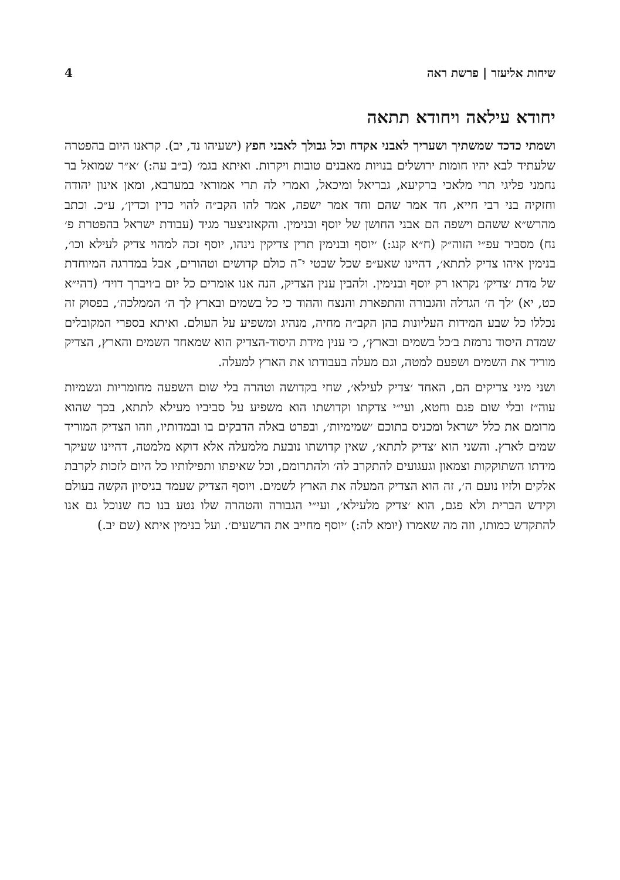שיחות אליעזר | פרשת ראה 4
יחודא עילאה ויחודא תתאה
ושמתי כדכד שמשתיך ושעריך לאבני אקדח וכל גבולך לאבני חפץ (ישעיהו נד, יב). קראנו היום בהפטרה שלעתיד לבא יהיו חומות ירושלים בנויות מאבנים טובות ויקרות. ואיתא בגמ׳ (ב״ב עה:) ׳א״ר שמואל בר נחמני פליגי תרי מלאכי ברקיעא, גבריאל ומיכאל, ואמרי לה תרי אמוראי במערבא, ומאן אינון יהודה וחזקיה בני רבי חייא, חד אמר שהם וחד אמר ישפה, אמר להו הקב״ה להוי כדין וכדין׳, ע״כ. וכתב מהרש״א ששהם וישפה הם אבני החושן של יוסף ובנימין. והקאזניצער מגיד (עבודת ישראל בהפטרת פ׳ נח) מסביר עפ״י הזוה״ק (ח״א קנג:) ׳יוסף ובנימין תרין צדיקין נינהו, יוסף זכה למהוי צדיק לעילא וכו׳, בנימין איהו צדיק לתתא׳, דהיינו שאע״פ שכל שבטי י־ה כולם קדושים וטהורים, אבל במדרגה המיוחדת של מדת ׳צדיק׳ נקראו רק יוסף ובנימין. ולהבין ענין הצדיק, הנה אנו אומרים כל יום ב׳ויברך דויד׳ (דהי״א כט, יא) ׳לך ה׳ הגדלה והגבורה והתפארת והנצח וההוד כי כל בשמים ובארץ לך ה׳ הממלכה׳, בפסוק זה נכללו כל שבע המידות העליונות בהן הקב״ה מחיה, מנהיג ומשפיע על העולם. ואיתא בספרי המקובלים שמדת היסוד נרמזת ב׳כל בשמים ובארץ׳, כי ענין מידת היסוד-הצדיק הוא שמאחד השמים והארץ, הצדיק מוריד את השמים ושפעם למטה, וגם מעלה בעבודתו את הארץ למעלה.
ושני מיני צדיקים הם, האחד ׳צדיק לעילא׳, שחי בקדושה וטהרה בלי שום השפעה מחומריות וגשמיות עוה״ז ובלי שום פגם וחטא, ועי״י צדקתו וקדושתו הוא משפיע על סביביו מעילא לתתא, בכך שהוא מרומם את כלל ישראל ומכניס בתוכם ׳שמימיות׳, ובפרט באלה הדבקים בו ובמדותיו, וזהו הצדיק המוריד שמים לארץ. והשני הוא ׳צדיק לתתא׳, שאין קדושתו נובעת מלמעלה אלא דוקא מלמטה, דהיינו שעיקר מידתו השתוקקות וצמאון וגעגועים להתקרב לה׳ ולהתרומם, וכל שאיפתו ותפילותיו כל היום לזכות לקרבת אלקים ולזיו נועם ה׳, זה הוא הצדיק המעלה את הארץ לשמים. ויוסף הצדיק שעמד בניסיון הקשה בעולם וקידש הברית ולא פגם, הוא ׳צדיק מלעילא׳, ועי״י הגבורה והטהרה שלו נטע בנו כח שנוכל גם אנו להתקדש כמותו, וזה מה שאמרו (יומא לה:) ׳יוסף מחייב את הרשעים׳. ועל בנימין איתא (שם יב.)